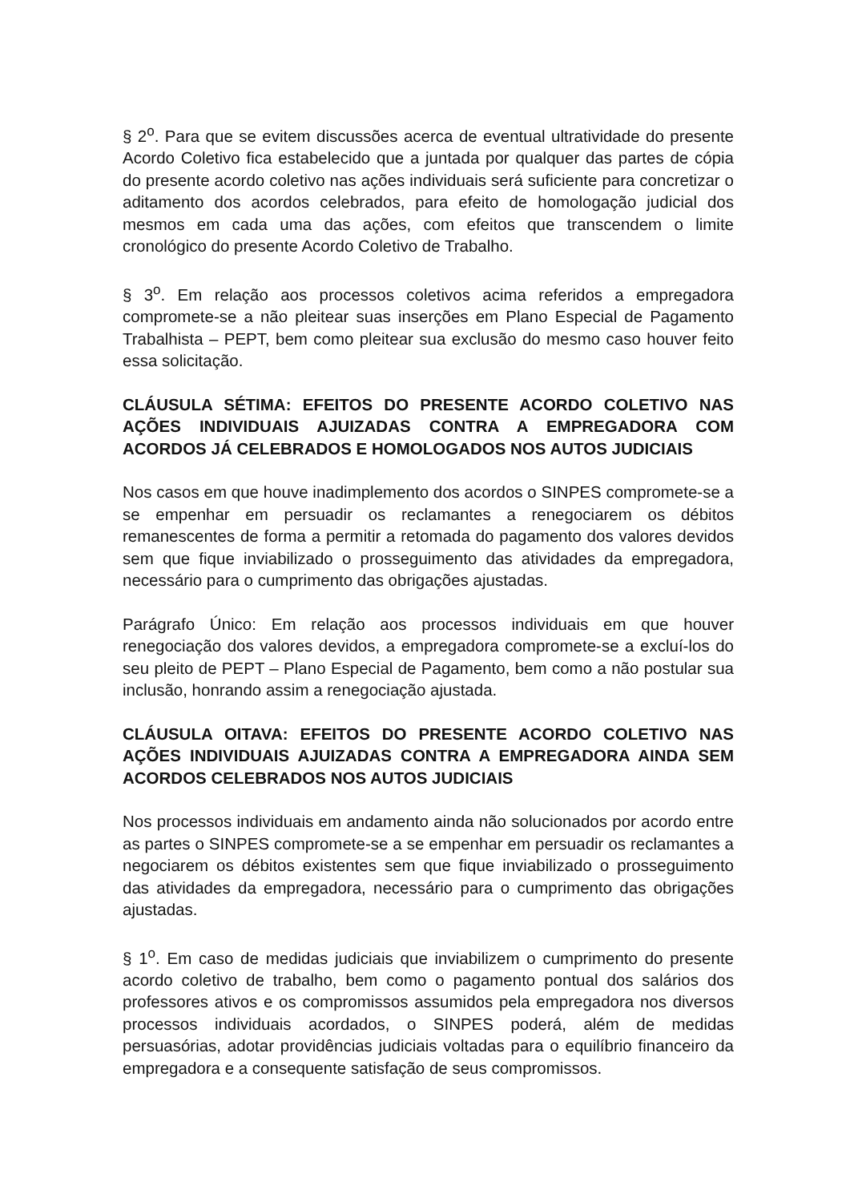§ 2<sup>o</sup>. Para que se evitem discussões acerca de eventual ultratividade do presente Acordo Coletivo fica estabelecido que a juntada por qualquer das partes de cópia do presente acordo coletivo nas ações individuais será suficiente para concretizar o aditamento dos acordos celebrados, para efeito de homologação judicial dos mesmos em cada uma das ações, com efeitos que transcendem o limite cronológico do presente Acordo Coletivo de Trabalho.
§ 3<sup>o</sup>. Em relação aos processos coletivos acima referidos a empregadora compromete-se a não pleitear suas inserções em Plano Especial de Pagamento Trabalhista – PEPT, bem como pleitear sua exclusão do mesmo caso houver feito essa solicitação.
CLÁUSULA SÉTIMA: EFEITOS DO PRESENTE ACORDO COLETIVO NAS AÇÕES INDIVIDUAIS AJUIZADAS CONTRA A EMPREGADORA COM ACORDOS JÁ CELEBRADOS E HOMOLOGADOS NOS AUTOS JUDICIAIS
Nos casos em que houve inadimplemento dos acordos o SINPES compromete-se a se empenhar em persuadir os reclamantes a renegociarem os débitos remanescentes de forma a permitir a retomada do pagamento dos valores devidos sem que fique inviabilizado o prosseguimento das atividades da empregadora, necessário para o cumprimento das obrigações ajustadas.
Parágrafo Único: Em relação aos processos individuais em que houver renegociação dos valores devidos, a empregadora compromete-se a excluí-los do seu pleito de PEPT – Plano Especial de Pagamento, bem como a não postular sua inclusão, honrando assim a renegociação ajustada.
CLÁUSULA OITAVA: EFEITOS DO PRESENTE ACORDO COLETIVO NAS AÇÕES INDIVIDUAIS AJUIZADAS CONTRA A EMPREGADORA AINDA SEM ACORDOS CELEBRADOS NOS AUTOS JUDICIAIS
Nos processos individuais em andamento ainda não solucionados por acordo entre as partes o SINPES compromete-se a se empenhar em persuadir os reclamantes a negociarem os débitos existentes sem que fique inviabilizado o prosseguimento das atividades da empregadora, necessário para o cumprimento das obrigações ajustadas.
§ 1<sup>o</sup>. Em caso de medidas judiciais que inviabilizem o cumprimento do presente acordo coletivo de trabalho, bem como o pagamento pontual dos salários dos professores ativos e os compromissos assumidos pela empregadora nos diversos processos individuais acordados, o SINPES poderá, além de medidas persuasórias, adotar providências judiciais voltadas para o equilíbrio financeiro da empregadora e a consequente satisfação de seus compromissos.